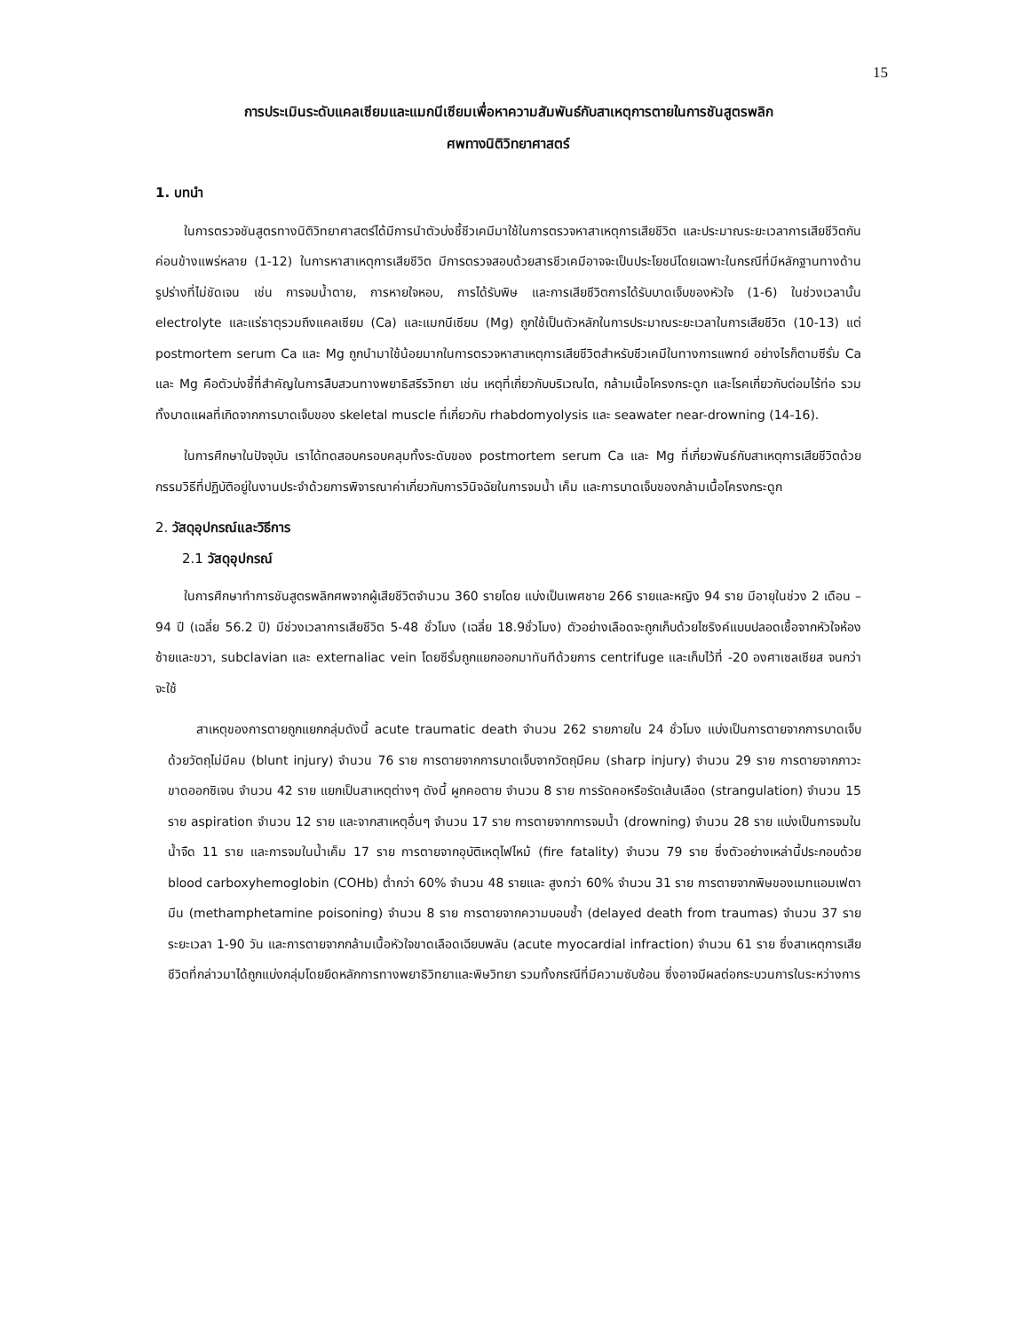15
การประเมินระดับแคลเซียมและแมกนีเซียมเพื่อหาความสัมพันธ์กับสาเหตุการตายในการชันสูตรพลิก
ศพทางนิติวิทยาศาสตร์
1. บทนำ
ในการตรวจชันสูตรทางนิติวิทยาศาสตร์ได้มีการนำตัวบ่งชี้ชีวเคมีมาใช้ในการตรวจหาสาเหตุการเสียชีวิต และประมาณระยะเวลาการเสียชีวิตกันค่อนข้างแพร่หลาย (1-12) ในการหาสาเหตุการเสียชีวิต มีการตรวจสอบด้วยสารชีวเคมีอาจจะเป็นประโยชน์โดยเฉพาะในกรณีที่มีหลักฐานทางด้านรูปร่างที่ไม่ชัดเจน เช่น การจมน้ำตาย, การหายใจหอบ, การได้รับพิษ และการเสียชีวิตการได้รับบาดเจ็บของหัวใจ (1-6) ในช่วงเวลานั้น electrolyte และแร่ธาตุรวมถึงแคลเซียม (Ca) และแมกนีเซียม (Mg) ถูกใช้เป็นตัวหลักในการประมาณระยะเวลาในการเสียชีวิต (10-13) แต่ postmortem serum Ca และ Mg ถูกนำมาใช้น้อยมากในการตรวจหาสาเหตุการเสียชีวิตสำหรับชีวเคมีในทางการแพทย์ อย่างไรก็ตามซีรั่ม Ca และ Mg คือตัวบ่งชี้ที่สำคัญในการสืบสวนทางพยาธิสรีรวิทยา เช่น เหตุที่เกี่ยวกับบริเวณไต, กล้ามเนื้อโครงกระดูก และโรคเกี่ยวกับต่อมไร้ท่อ รวมทั้งบาดแผลที่เกิดจากการบาดเจ็บของ skeletal muscle ที่เกี่ยวกับ rhabdomyolysis และ seawater near-drowning (14-16).
ในการศึกษาในปัจจุบัน เราได้ทดสอบครอบคลุมทั้งระดับของ postmortem serum Ca และ Mg ที่เกี่ยวพันธ์กับสาเหตุการเสียชีวิตด้วยกรรมวิธีที่ปฏิบัติอยู่ในงานประจำด้วยการพิจารณาค่าเกี่ยวกับการวินิจฉัยในการจมน้ำ เค็ม และการบาดเจ็บของกล้ามเนื้อโครงกระดูก
2. วัสดุอุปกรณ์และวิธีการ
2.1 วัสดุอุปกรณ์
ในการศึกษาทำการชันสูตรพลิกศพจากผู้เสียชีวิตจำนวน 360 รายโดย แบ่งเป็นเพศชาย 266 รายและหญิง 94 ราย มีอายุในช่วง 2 เดือน – 94 ปี (เฉลี่ย 56.2 ปี) มีช่วงเวลาการเสียชีวิต 5-48 ชั่วโมง (เฉลี่ย 18.9ชั่วโมง) ตัวอย่างเลือดจะถูกเก็บด้วยไซริงค์แบบปลอดเชื้อจากหัวใจห้องซ้ายและขวา, subclavian และ externaliac vein โดยซีรั่มถูกแยกออกมาทันทีด้วยการ centrifuge และเก็บไว้ที่ -20 องศาเซลเซียส จนกว่าจะใช้
สาเหตุของการตายถูกแยกกลุ่มดังนี้ acute traumatic death จำนวน 262 รายภายใน 24 ชั่วโมง แบ่งเป็นการตายจากการบาดเจ็บด้วยวัตถุไม่มีคม (blunt injury) จำนวน 76 ราย การตายจากการบาดเจ็บจากวัตถุมีคม (sharp injury) จำนวน 29 ราย การตายจากภาวะขาดออกซิเจน จำนวน 42 ราย แยกเป็นสาเหตุต่างๆ ดังนี้ ผูกคอตาย จำนวน 8 ราย การรัดคอหรือรัดเส้นเลือด (strangulation) จำนวน 15 ราย aspiration จำนวน 12 ราย และจากสาเหตุอื่นๆ จำนวน 17 ราย การตายจากการจมน้ำ (drowning) จำนวน 28 ราย แบ่งเป็นการจมในน้ำจืด 11 ราย และการจมในน้ำเค็ม 17 ราย การตายจากอุบัติเหตุไฟไหม้ (fire fatality) จำนวน 79 ราย ซึ่งตัวอย่างเหล่านี้ประกอบด้วย blood carboxyhemoglobin (COHb) ต่ำกว่า 60% จำนวน 48 รายและ สูงกว่า 60% จำนวน 31 ราย การตายจากพิษของเมทแอมเฟตามีน (methamphetamine poisoning) จำนวน 8 ราย การตายจากความบอบช้ำ (delayed death from traumas) จำนวน 37 ราย ระยะเวลา 1-90 วัน และการตายจากกล้ามเนื้อหัวใจขาดเลือดเฉียบพลัน (acute myocardial infraction) จำนวน 61 ราย ซึ่งสาเหตุการเสียชีวิตที่กล่าวมาได้ถูกแบ่งกลุ่มโดยยึดหลักการทางพยาธิวิทยาและพิษวิทยา รวมทั้งกรณีที่มีความซับซ้อน ซึ่งอาจมีผลต่อกระบวนการในระหว่างการ